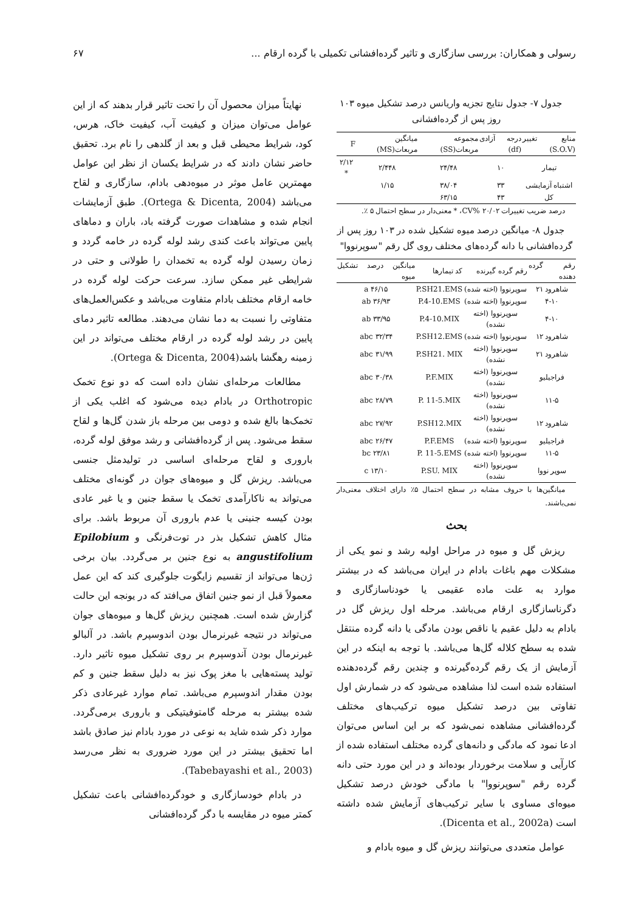رسولی و همکاران: بررسی سازگاری و تاثیر گرده‌افشانی تکمیلی با گرده ارقام ... ۶۷
جدول ۷- جدول نتایج تجزیه واریانس درصد تشکیل میوه ۱۰۳ روز پس از گرده‌افشانی
| منابع تغییر (S.O.V) | درجه آزادی (df) | مجموعه مربعات(SS) | میانگین مربعات(MS) | F |
| --- | --- | --- | --- | --- |
| تیمار | ۱۰ | ۲۴/۴۸ | ۲/۴۴۸ | ۲/۱۲ * |
| اشتباه آزمایشی | ۳۳ | ۳۸/۰۴ | ۱/۱۵ | |
| کل | ۴۳ | ۶۳/۱۵ | | |
درصد ضریب تغییرات CV% ۲۰/۰۲، * معنی‌دار در سطح احتمال ۵ ٪.
جدول ۸- میانگین درصد میوه تشکیل شده در ۱۰۳ روز پس از گرده‌افشانی با دانه گرده‌های مختلف روی گل رقم "سوپرنووا"
| رقم گرده دهنده | رقم گرده گیرنده | کد تیمارها | میانگین درصد تشکیل میوه |
| --- | --- | --- | --- |
| شاهرود ۲۱ | سوپرنووا (اخته شده) | P.SH21.EMS | ۴۶/۱۵ a |
| ۴-۱۰ | سوپرنووا (اخته شده) | P.4-10.EMS | ۳۶/۹۳ ab |
| ۴-۱۰ | سوپرنووا (اخته نشده) | P.4-10.MIX | ۳۳/۹۵ ab |
| شاهرود ۱۲ | سوپرنووا (اخته شده) | P.SH12.EMS | ۳۲/۳۴ abc |
| شاهرود ۲۱ | سوپرنووا (اخته نشده) | P.SH21. MIX | ۳۱/۹۹ abc |
| فراجیلیو | سوپرنووا (اخته نشده) | P.F.MIX | ۳۰/۳۸ abc |
| ۱۱-۵ | سوپرنووا (اخته نشده) | P. 11-5.MIX | ۲۸/۷۹ abc |
| شاهرود ۱۲ | سوپرنووا (اخته نشده) | P.SH12.MIX | ۲۷/۹۲ abc |
| فراجیلیو | سوپرنووا (اخته شده) | P.F.EMS | ۲۶/۴۷ abc |
| ۱۱-۵ | سوپرنووا (اخته شده) | P. 11-5.EMS | ۲۳/۸۱ bc |
| سوپر نووا | سوپرنووا (اخته نشده) | P.SU. MIX | ۱۳/۱۰ c |
میانگین‌ها با حروف مشابه در سطح احتمال ۵٪ دارای اختلاف معنی‌دار نمی‌باشند.
بحث
ریزش گل و میوه در مراحل اولیه رشد و نمو یکی از مشکلات مهم باغات بادام در ایران می‌باشد که در بیشتر موارد به علت ماده عقیمی یا خودناسازگاری و دگرناسازگاری ارقام می‌باشد. مرحله اول ریزش گل در بادام به دلیل عقیم یا ناقص بودن مادگی یا دانه گرده منتقل شده به سطح کلاله گل‌ها می‌باشد. با توجه به اینکه در این آزمایش از یک رقم گرده‌گیرنده و چندین رقم گرده‌دهنده استفاده شده است لذا مشاهده می‌شود که در شمارش اول تفاوتی بین درصد تشکیل میوه ترکیب‌های مختلف گرده‌افشانی مشاهده نمی‌شود که بر این اساس می‌توان ادعا نمود که مادگی و دانه‌های گرده مختلف استفاده شده از کارآیی و سلامت برخوردار بوده‌اند و در این مورد حتی دانه گرده رقم "سوپرنووا" با مادگی خودش درصد تشکیل میوه‌ای مساوی با سایر ترکیب‌های آزمایش شده داشته است (Dicenta et al., 2002a).
عوامل متعددی می‌توانند ریزش گل و میوه بادام و
نهایتاً میزان محصول آن را تحت تاثیر قرار بدهند که از این عوامل می‌توان میزان و کیفیت آب، کیفیت خاک، هرس، کود، شرایط محیطی قبل و بعد از گلدهی را نام برد. تحقیق حاضر نشان دادند که در شرایط یکسان از نظر این عوامل مهمترین عامل موثر در میوه‌دهی بادام، سازگاری و لقاح می‌باشد (Ortega & Dicenta, 2004). طبق آزمایشات انجام شده و مشاهدات صورت گرفته باد، باران و دماهای پایین می‌تواند باعث کندی رشد لوله گرده در خامه گردد و زمان رسیدن لوله گرده به تخمدان را طولانی و حتی در شرایطی غیر ممکن سازد. سرعت حرکت لوله گرده در خامه ارقام مختلف بادام متفاوت می‌باشد و عکس‌العمل‌های متفاوتی را نسبت به دما نشان می‌دهند. مطالعه تاثیر دمای پایین در رشد لوله گرده در ارقام مختلف می‌تواند در این زمینه رهگشا باشد(Ortega & Dicenta, 2004).
مطالعات مرحله‌ای نشان داده است که دو نوع تخمک Orthotropic در بادام دیده می‌شود که اغلب یکی از تخمک‌ها بالغ شده و دومی بین مرحله باز شدن گل‌ها و لقاح سقط می‌شود. پس از گرده‌افشانی و رشد موفق لوله گرده، باروری و لقاح مرحله‌ای اساسی در تولیدمثل جنسی می‌باشد. ریزش گل و میوه‌های جوان در گونه‌ای مختلف می‌تواند به ناکارآمدی تخمک یا سقط جنین و یا غیر عادی بودن کیسه جنینی یا عدم باروری آن مربوط باشد. برای مثال کاهش تشکیل بذر در توت‌فرنگی و Epilobium angustifolium به نوع جنین بر می‌گردد. بیان برخی ژن‌ها می‌تواند از تقسیم زایگوت جلوگیری کند که این عمل معمولاً قبل از نمو جنین اتفاق می‌افتد که در یونجه این حالت گزارش شده است. همچنین ریزش گل‌ها و میوه‌های جوان می‌تواند در نتیجه غیرنرمال بودن اندوسپرم باشد. در آلبالو غیرنرمال بودن آندوسپرم بر روی تشکیل میوه تاثیر دارد. تولید پسته‌هایی با مغز پوک نیز به دلیل سقط جنین و کم بودن مقدار اندوسپرم می‌باشد. تمام موارد غیرعادی ذکر شده بیشتر به مرحله گامتوفیتیکی و باروری برمی‌گردد. موارد ذکر شده شاید به نوعی در مورد بادام نیز صادق باشد اما تحقیق بیشتر در این مورد ضروری به نظر می‌رسد (Tabebayashi et al., 2003).
در بادام خودسازگاری و خودگرده‌افشانی باعث تشکیل کمتر میوه در مقایسه با دگر گرده‌افشانی